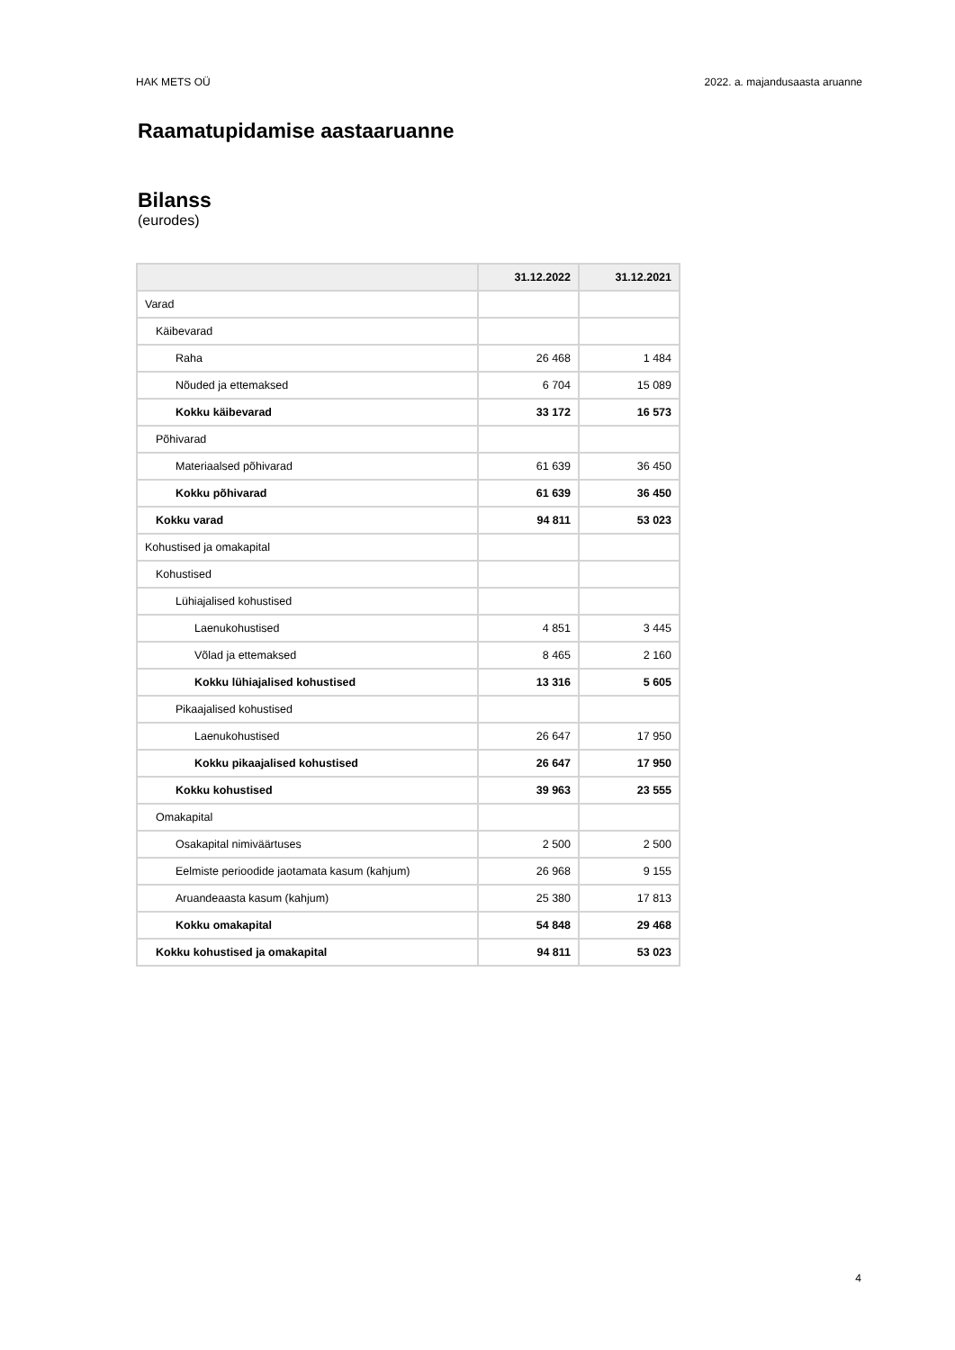HAK METS OÜ 2022. a. majandusaasta aruanne
Raamatupidamise aastaaruanne
Bilanss
(eurodes)
| | 31.12.2022 | 31.12.2021 |
| --- | --- | --- |
| Varad | | |
| Käibevarad | | |
| Raha | 26 468 | 1 484 |
| Nõuded ja ettemaksed | 6 704 | 15 089 |
| Kokku käibevarad | 33 172 | 16 573 |
| Põhivarad | | |
| Materiaalsed põhivarad | 61 639 | 36 450 |
| Kokku põhivarad | 61 639 | 36 450 |
| Kokku varad | 94 811 | 53 023 |
| Kohustised ja omakapital | | |
| Kohustised | | |
| Lühiajalised kohustised | | |
| Laenukohustised | 4 851 | 3 445 |
| Võlad ja ettemaksed | 8 465 | 2 160 |
| Kokku lühiajalised kohustised | 13 316 | 5 605 |
| Pikaajalised kohustised | | |
| Laenukohustised | 26 647 | 17 950 |
| Kokku pikaajalised kohustised | 26 647 | 17 950 |
| Kokku kohustised | 39 963 | 23 555 |
| Omakapital | | |
| Osakapital nimiväärtuses | 2 500 | 2 500 |
| Eelmiste perioodide jaotamata kasum (kahjum) | 26 968 | 9 155 |
| Aruandeaasta kasum (kahjum) | 25 380 | 17 813 |
| Kokku omakapital | 54 848 | 29 468 |
| Kokku kohustised ja omakapital | 94 811 | 53 023 |
4